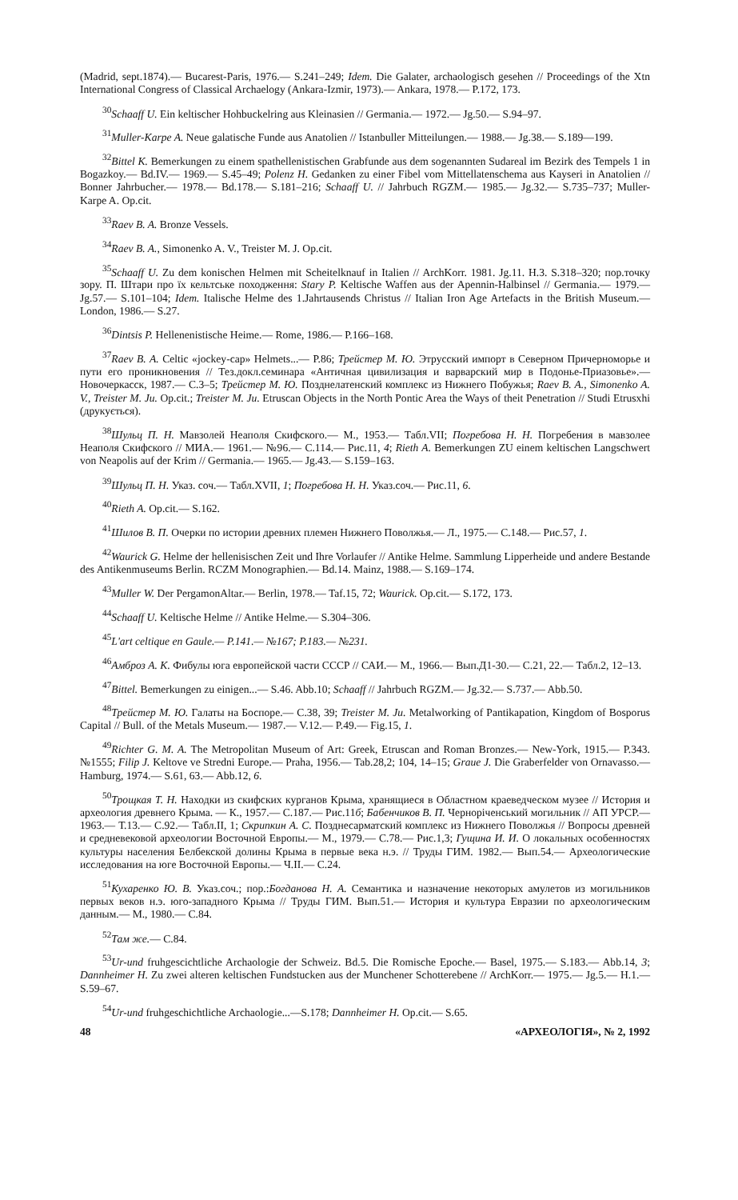(Madrid, sept.1874).— Bucarest-Paris, 1976.— S.241–249; Idem. Die Galater, archaologisch gesehen // Proceedings of the Xtn International Congress of Classical Archaelogy (Ankara-Izmir, 1973).— Ankara, 1978.— P.172, 173.
<sup>30</sup> Schaaff U. Ein keltischer Hohbuckelring aus Kleinasien // Germania.— 1972.— Jg.50.— S.94–97.
<sup>31</sup> Muller-Karpe A. Neue galatische Funde aus Anatolien // Istanbuller Mitteilungen.— 1988.— Jg.38.— S.189—199.
<sup>32</sup> Bittel K. Bemerkungen zu einem spathellenistischen Grabfunde aus dem sogenannten Sudareal im Bezirk des Tempels 1 in Bogazkoy.— Bd.IV.— 1969.— S.45–49; Polenz H. Gedanken zu einer Fibel vom Mittellatenschema aus Kayseri in Anatolien // Bonner Jahrbucher.— 1978.— Bd.178.— S.181–216; Schaaff U. // Jahrbuch RGZM.— 1985.— Jg.32.— S.735–737; Muller-Karpe A. Op.cit.
<sup>33</sup> Raev B. A. Bronze Vessels.
<sup>34</sup> Raev B. A., Simonenko A. V., Treister M. J. Op.cit.
<sup>35</sup> Schaaff U. Zu dem konischen Helmen mit Scheitelknauf in Italien // ArchKorr. 1981. Jg.11. H.3. S.318–320; пор.точку зору. П. Штари про їх кельтське походження: Stary P. Keltische Waffen aus der Apennin-Halbinsel // Germania.— 1979.— Jg.57.— S.101–104; Idem. Italische Helme des 1.Jahrtausends Christus // Italian Iron Age Artefacts in the British Museum.— London, 1986.— S.27.
<sup>36</sup> Dintsis P. Hellenenistische Heime.— Rome, 1986.— P.166–168.
<sup>37</sup> Raev B. A. Celtic «jockey-cap» Helmets...— P.86; Трейстер М. Ю. Этрусский импорт в Северном Причерноморье и пути его проникновения // Тез.докл.семинара «Античная цивилизация и варварский мир в Подонье-Приазовье».— Новочеркасск, 1987.— С.3–5; Трейстер М. Ю. Позднелатенский комплекс из Нижнего Побужья; Raev B. A., Simonenko A. V., Treister M. Ju. Op.cit.; Treister M. Ju. Etruscan Objects in the North Pontic Area the Ways of theit Penetration // Studi Etrusxhi (друкується).
<sup>38</sup> Шульц П. Н. Мавзолей Неаполя Скифского.— М., 1953.— Табл.VII; Погребова Н. Н. Погребения в мавзолее Неаполя Скифского // МИА.— 1961.— №96.— С.114.— Рис.11, 4; Rieth A. Bemerkungen ZU einem keltischen Langschwert von Neapolis auf der Krim // Germania.— 1965.— Jg.43.— S.159–163.
<sup>39</sup> Шульц П. Н. Указ. соч.— Табл.XVII, 1; Погребова Н. Н. Указ.соч.— Рис.11, 6.
<sup>40</sup> Rieth A. Op.cit.— S.162.
<sup>41</sup> Шилов В. П. Очерки по истории древних племен Нижнего Поволжья.— Л., 1975.— С.148.— Рис.57, 1.
<sup>42</sup> Waurick G. Helme der hellenisischen Zeit und Ihre Vorlaufer // Antike Helme. Sammlung Lipperheide und andere Bestande des Antikenmuseums Berlin. RCZM Monographien.— Bd.14. Mainz, 1988.— S.169–174.
<sup>43</sup> Muller W. Der PergamonAltar.— Berlin, 1978.— Taf.15, 72; Waurick. Op.cit.— S.172, 173.
<sup>44</sup> Schaaff U. Keltische Helme // Antike Helme.— S.304–306.
<sup>45</sup> L'art celtique en Gaule.— P.141.— №167; P.183.— №231.
<sup>46</sup> Амброз А. К. Фибулы юга европейской части СССР // САИ.— М., 1966.— Вып.Д1-30.— С.21, 22.— Табл.2, 12–13.
<sup>47</sup> Bittel. Bemerkungen zu einigen...— S.46. Abb.10; Schaaff // Jahrbuch RGZM.— Jg.32.— S.737.— Abb.50.
<sup>48</sup> Трейстер М. Ю. Галаты на Боспоре.— С.38, 39; Treister M. Ju. Metalworking of Pantikapation, Kingdom of Bosporus Capital // Bull. of the Metals Museum.— 1987.— V.12.— P.49.— Fig.15, 1.
<sup>49</sup> Richter G. M. A. The Metropolitan Museum of Art: Greek, Etruscan and Roman Bronzes.— New-York, 1915.— P.343. №1555; Filip J. Keltove ve Stredni Europe.— Praha, 1956.— Tab.28,2; 104, 14–15; Graue J. Die Graberfelder von Ornavasso.— Hamburg, 1974.— S.61, 63.— Abb.12, 6.
<sup>50</sup> Трощкая Т. Н. Находки из скифских курганов Крыма, хранящиеся в Областном краеведческом музее // История и археология древнего Крыма. — К., 1957.— С.187.— Рис.11б; Бабенчиков В. П. Чернорiченський могильник // АП УРСР.— 1963.— Т.13.— С.92.— Табл.II, 1; Скрипкин А. С. Позднесарматский комплекс из Нижнего Поволжья // Вопросы древней и средневековой археологии Восточной Европы.— М., 1979.— С.78.— Рис.1,3; Гущина И. И. О локальных особенностях культуры населения Белбекской долины Крыма в первые века н.э. // Труды ГИМ. 1982.— Вып.54.— Археологические исследования на юге Восточной Европы.— Ч.II.— С.24.
<sup>51</sup> Кухаренко Ю. В. Указ.соч.; пор.:Богданова Н. А. Семантика и назначение некоторых амулетов из могильников первых веков н.э. юго-западного Крыма // Труды ГИМ. Вып.51.— История и культура Евразии по археологическим данным.— М., 1980.— С.84.
<sup>52</sup> Там же.— С.84.
<sup>53</sup> Ur-und fruhgescichtliche Archaologie der Schweiz. Bd.5. Die Romische Epoche.— Basel, 1975.— S.183.— Abb.14, 3; Dannheimer H. Zu zwei alteren keltischen Fundstucken aus der Munchener Schotterebene // ArchKorr.— 1975.— Jg.5.— H.1.— S.59–67.
<sup>54</sup> Ur-und fruhgeschichtliche Archaologie...—S.178; Dannheimer H. Op.cit.— S.65.
48 «АРХЕОЛОГІЯ», № 2, 1992